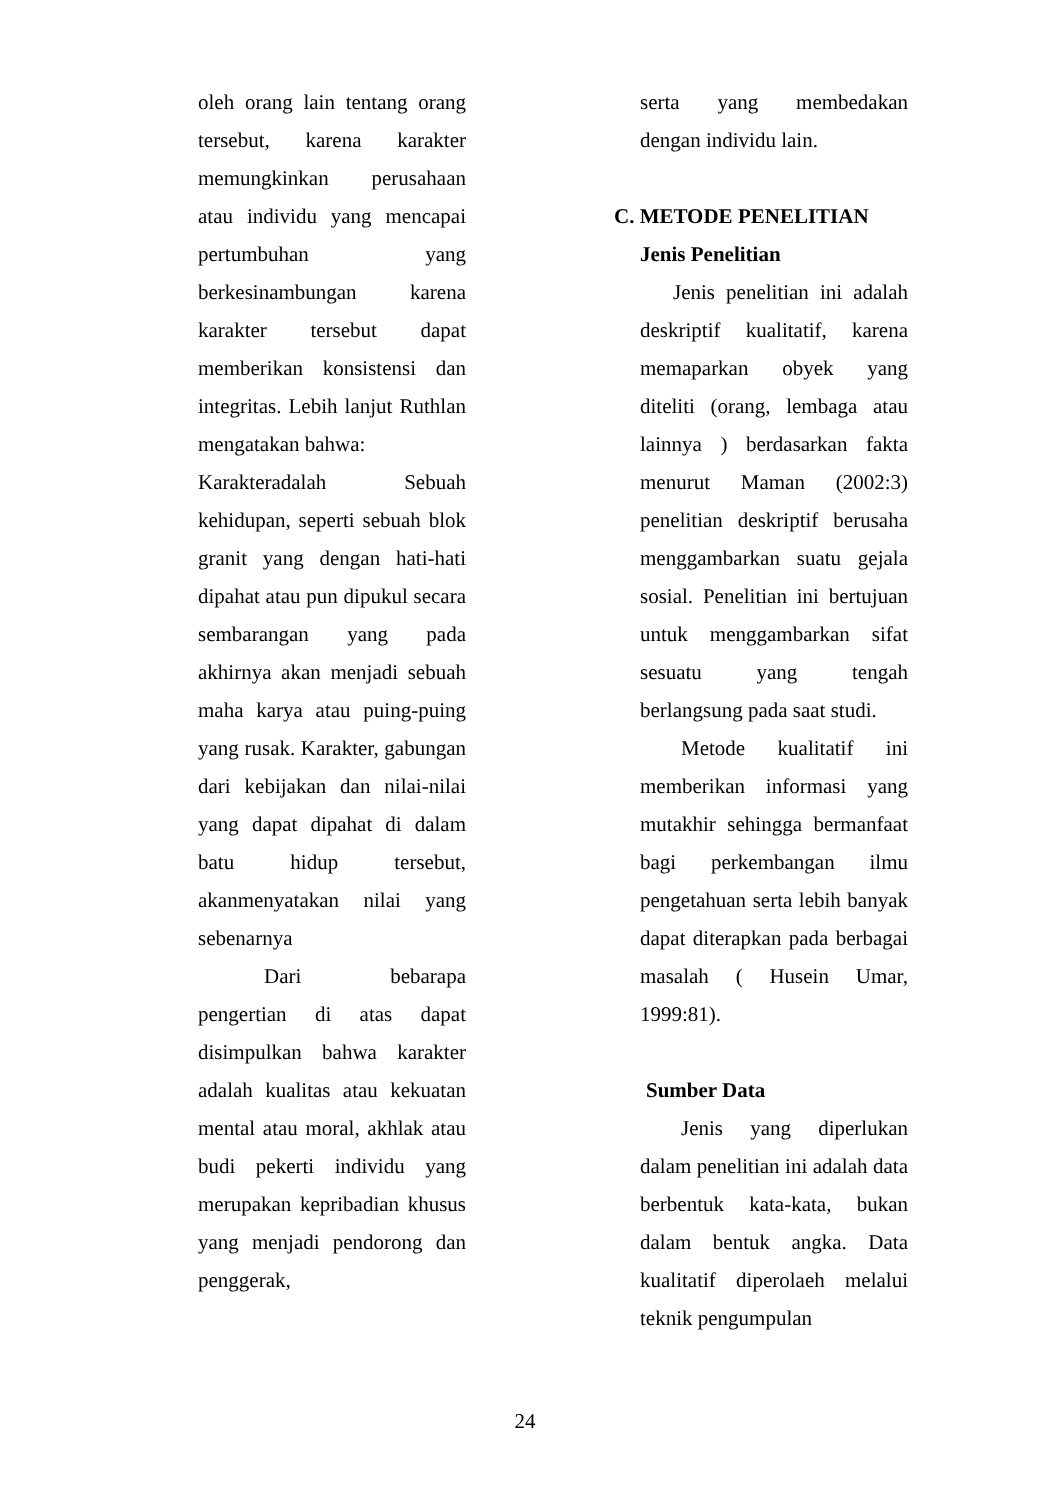oleh orang lain tentang orang tersebut, karena karakter memungkinkan perusahaan atau individu yang mencapai pertumbuhan yang berkesinambungan karena karakter tersebut dapat memberikan konsistensi dan integritas. Lebih lanjut Ruthlan mengatakan bahwa:
Karakteradalah Sebuah kehidupan, seperti sebuah blok granit yang dengan hati-hati dipahat atau pun dipukul secara sembarangan yang pada akhirnya akan menjadi sebuah maha karya atau puing-puing yang rusak. Karakter, gabungan dari kebijakan dan nilai-nilai yang dapat dipahat di dalam batu hidup tersebut, akanmenyatakan nilai yang sebenarnya
Dari bebarapa pengertian di atas dapat disimpulkan bahwa karakter adalah kualitas atau kekuatan mental atau moral, akhlak atau budi pekerti individu yang merupakan kepribadian khusus yang menjadi pendorong dan penggerak,
serta yang membedakan dengan individu lain.
C. METODE PENELITIAN
Jenis Penelitian
Jenis penelitian ini adalah deskriptif kualitatif, karena memaparkan obyek yang diteliti (orang, lembaga atau lainnya ) berdasarkan fakta menurut Maman (2002:3) penelitian deskriptif berusaha menggambarkan suatu gejala sosial. Penelitian ini bertujuan untuk menggambarkan sifat sesuatu yang tengah berlangsung pada saat studi.
Metode kualitatif ini memberikan informasi yang mutakhir sehingga bermanfaat bagi perkembangan ilmu pengetahuan serta lebih banyak dapat diterapkan pada berbagai masalah ( Husein Umar, 1999:81).
Sumber Data
Jenis yang diperlukan dalam penelitian ini adalah data berbentuk kata-kata, bukan dalam bentuk angka. Data kualitatif diperolaeh melalui teknik pengumpulan
24